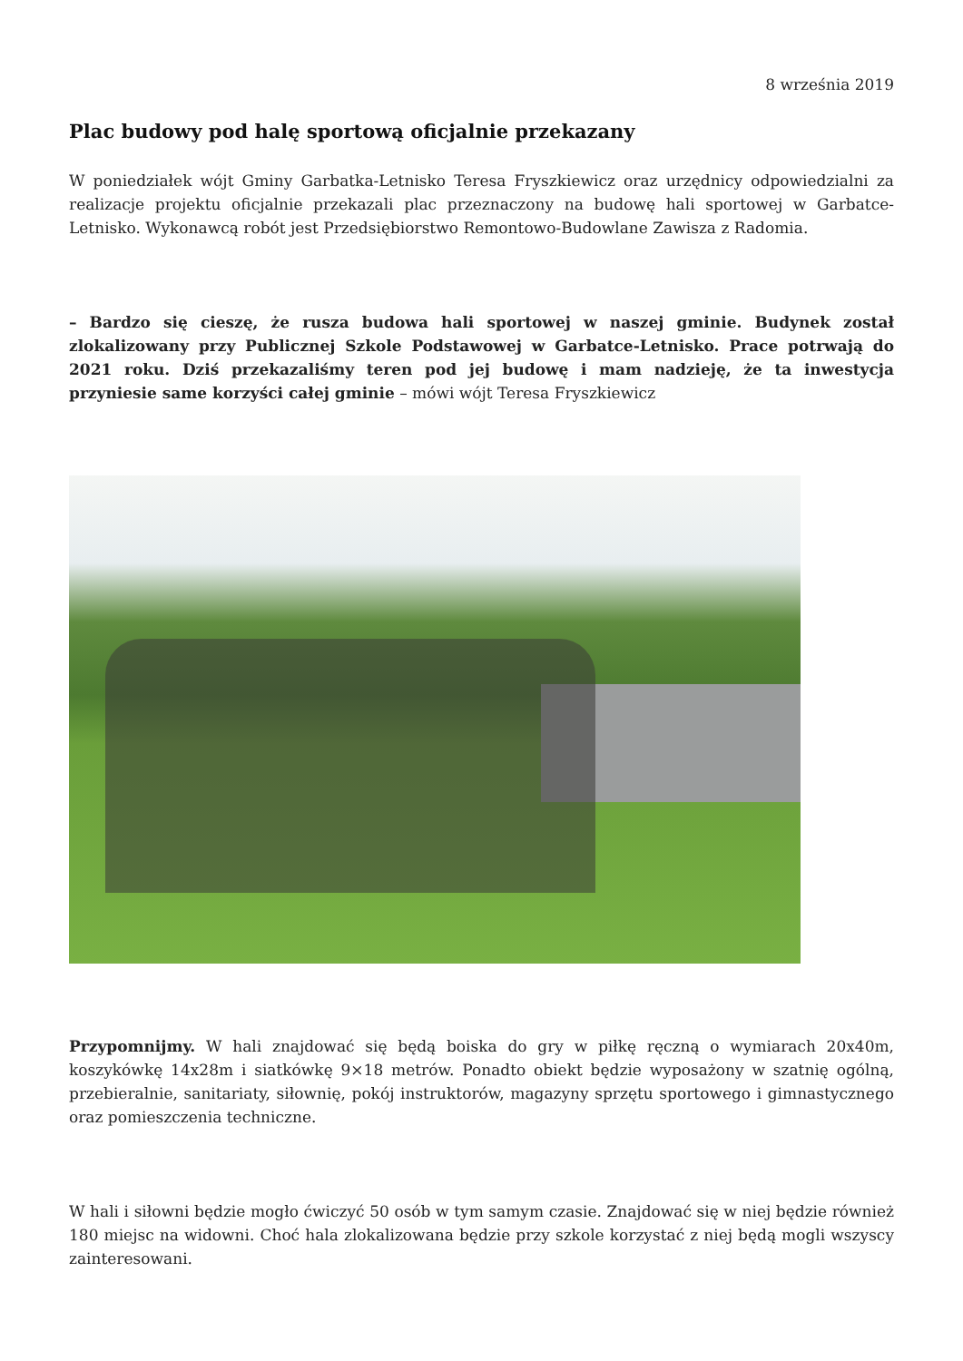8 września 2019
Plac budowy pod halę sportową oficjalnie przekazany
W poniedziałek wójt Gminy Garbatka-Letnisko Teresa Fryszkiewicz oraz urzędnicy odpowiedzialni za realizacje projektu oficjalnie przekazali plac przeznaczony na budowę hali sportowej w Garbatce-Letnisko. Wykonawcą robót jest Przedsiębiorstwo Remontowo-Budowlane Zawisza z Radomia.
– Bardzo się cieszę, że rusza budowa hali sportowej w naszej gminie. Budynek został zlokalizowany przy Publicznej Szkole Podstawowej w Garbatce-Letnisko. Prace potrwają do 2021 roku. Dziś przekazaliśmy teren pod jej budowę i mam nadzieję, że ta inwestycja przyniesie same korzyści całej gminie – mówi wójt Teresa Fryszkiewicz
Przypomnijmy. W hali znajdować się będą boiska do gry w piłkę ręczną o wymiarach 20x40m, koszykówkę 14x28m i siatkówkę 9×18 metrów. Ponadto obiekt będzie wyposażony w szatnię ogólną, przebieralnie, sanitariaty, siłownię, pokój instruktorów, magazyny sprzętu sportowego i gimnastycznego oraz pomieszczenia techniczne.
W hali i siłowni będzie mogło ćwiczyć 50 osób w tym samym czasie. Znajdować się w niej będzie również 180 miejsc na widowni. Choć hala zlokalizowana będzie przy szkole korzystać z niej będą mogli wszyscy zainteresowani.